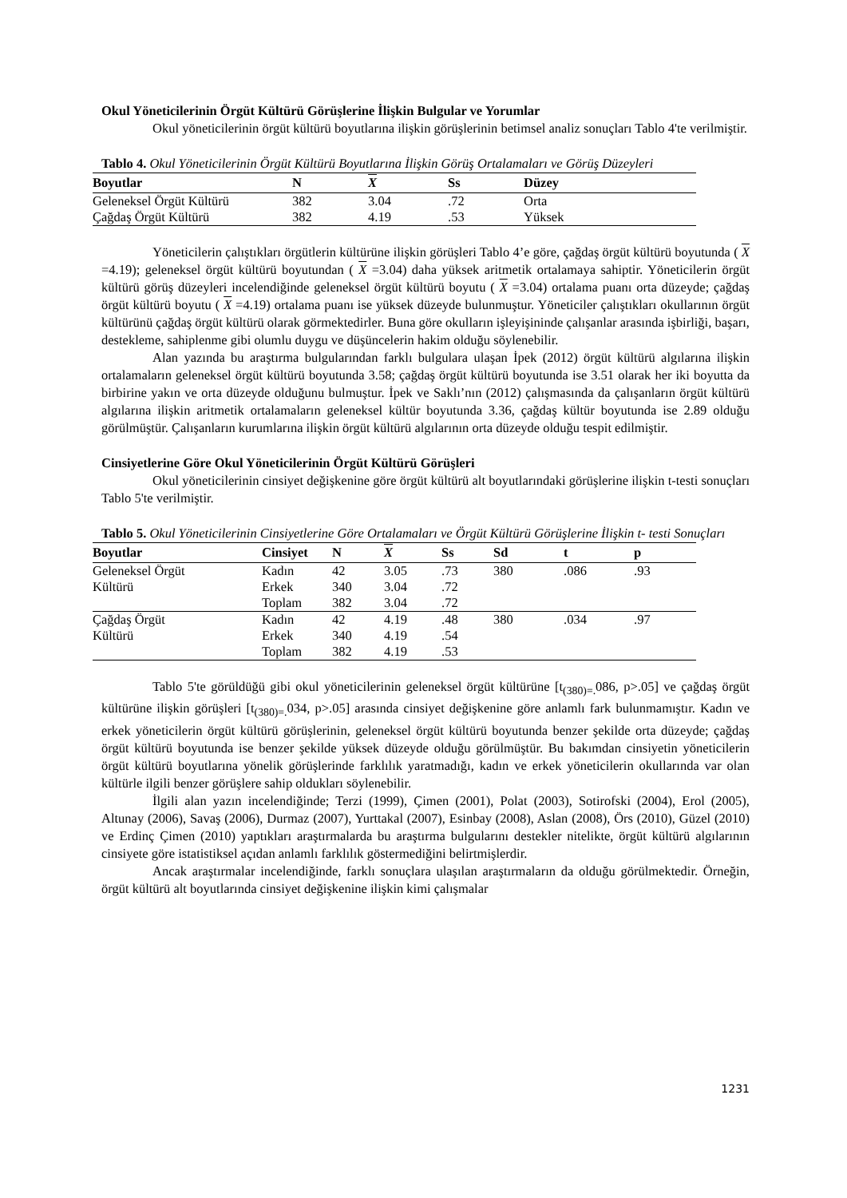Okul Yöneticilerinin Örgüt Kültürü Görüşlerine İlişkin Bulgular ve Yorumlar
Okul yöneticilerinin örgüt kültürü boyutlarına ilişkin görüşlerinin betimsel analiz sonuçları Tablo 4'te verilmiştir.
Tablo 4. Okul Yöneticilerinin Örgüt Kültürü Boyutlarına İlişkin Görüş Ortalamaları ve Görüş Düzeyleri
| Boyutlar | N | X | Ss | Düzey |
| --- | --- | --- | --- | --- |
| Geleneksel Örgüt Kültürü | 382 | 3.04 | .72 | Orta |
| Çağdaş Örgüt Kültürü | 382 | 4.19 | .53 | Yüksek |
Yöneticilerin çalıştıkları örgütlerin kültürüne ilişkin görüşleri Tablo 4’e göre, çağdaş örgüt kültürü boyutunda ( X =4.19); geleneksel örgüt kültürü boyutundan ( X =3.04) daha yüksek aritmetik ortalamaya sahiptir. Yöneticilerin örgüt kültürü görüş düzeyleri incelendiğinde geleneksel örgüt kültürü boyutu ( X =3.04) ortalama puanı orta düzeyde; çağdaş örgüt kültürü boyutu ( X =4.19) ortalama puanı ise yüksek düzeyde bulunmuştur. Yöneticiler çalıştıkları okullarının örgüt kültürünü çağdaş örgüt kültürü olarak görmektedirler. Buna göre okulların işleyişininde çalışanlar arasında işbirliği, başarı, destekleme, sahiplenme gibi olumlu duygu ve düşüncelerin hakim olduğu söylenebilir.
Alan yazında bu araştırma bulgularından farklı bulgulara ulaşan İpek (2012) örgüt kültürü algılarına ilişkin ortalamaların geleneksel örgüt kültürü boyutunda 3.58; çağdaş örgüt kültürü boyutunda ise 3.51 olarak her iki boyutta da birbirine yakın ve orta düzeyde olduğunu bulmuştur. İpek ve Saklı’nın (2012) çalışmasında da çalışanların örgüt kültürü algılarına ilişkin aritmetik ortalamaların geleneksel kültür boyutunda 3.36, çağdaş kültür boyutunda ise 2.89 olduğu görülmüştür. Çalışanların kurumlarına ilişkin örgüt kültürü algılarının orta düzeyde olduğu tespit edilmiştir.
Cinsiyetlerine Göre Okul Yöneticilerinin Örgüt Kültürü Görüşleri
Okul yöneticilerinin cinsiyet değişkenine göre örgüt kültürü alt boyutlarındaki görüşlerine ilişkin t-testi sonuçları Tablo 5'te verilmiştir.
Tablo 5. Okul Yöneticilerinin Cinsiyetlerine Göre Ortalamaları ve Örgüt Kültürü Görüşlerine İlişkin t- testi Sonuçları
| Boyutlar | Cinsiyet | N | X | Ss | Sd | t | p |
| --- | --- | --- | --- | --- | --- | --- | --- |
| Geleneksel Örgüt | Kadın | 42 | 3.05 | .73 | 380 | .086 | .93 |
| Kültürü | Erkek | 340 | 3.04 | .72 | | | |
| | Toplam | 382 | 3.04 | .72 | | | |
| Çağdaş Örgüt | Kadın | 42 | 4.19 | .48 | 380 | .034 | .97 |
| Kültürü | Erkek | 340 | 4.19 | .54 | | | |
| | Toplam | 382 | 4.19 | .53 | | | |
Tablo 5'te görüldüğü gibi okul yöneticilerinin geleneksel örgüt kültürüne [t<sub>(380)=.</sub>086, p>.05] ve çağdaş örgüt kültürüne ilişkin görüşleri [t<sub>(380)=.</sub>034, p>.05] arasında cinsiyet değişkenine göre anlamlı fark bulunmamıştır. Kadın ve erkek yöneticilerin örgüt kültürü görüşlerinin, geleneksel örgüt kültürü boyutunda benzer şekilde orta düzeyde; çağdaş örgüt kültürü boyutunda ise benzer şekilde yüksek düzeyde olduğu görülmüştür. Bu bakımdan cinsiyetin yöneticilerin örgüt kültürü boyutlarına yönelik görüşlerinde farklılık yaratmadığı, kadın ve erkek yöneticilerin okullarında var olan kültürle ilgili benzer görüşlere sahip oldukları söylenebilir.
İlgili alan yazın incelendiğinde; Terzi (1999), Çimen (2001), Polat (2003), Sotirofski (2004), Erol (2005), Altunay (2006), Savaş (2006), Durmaz (2007), Yurttakal (2007), Esinbay (2008), Aslan (2008), Örs (2010), Güzel (2010) ve Erdinç Çimen (2010) yaptıkları araştırmalarda bu araştırma bulgularını destekler nitelikte, örgüt kültürü algılarının cinsiyete göre istatistiksel açıdan anlamlı farklılık göstermediğini belirtmişlerdir.
Ancak araştırmalar incelendiğinde, farklı sonuçlara ulaşılan araştırmaların da olduğu görülmektedir. Örneğin, örgüt kültürü alt boyutlarında cinsiyet değişkenine ilişkin kimi çalışmalar
1231